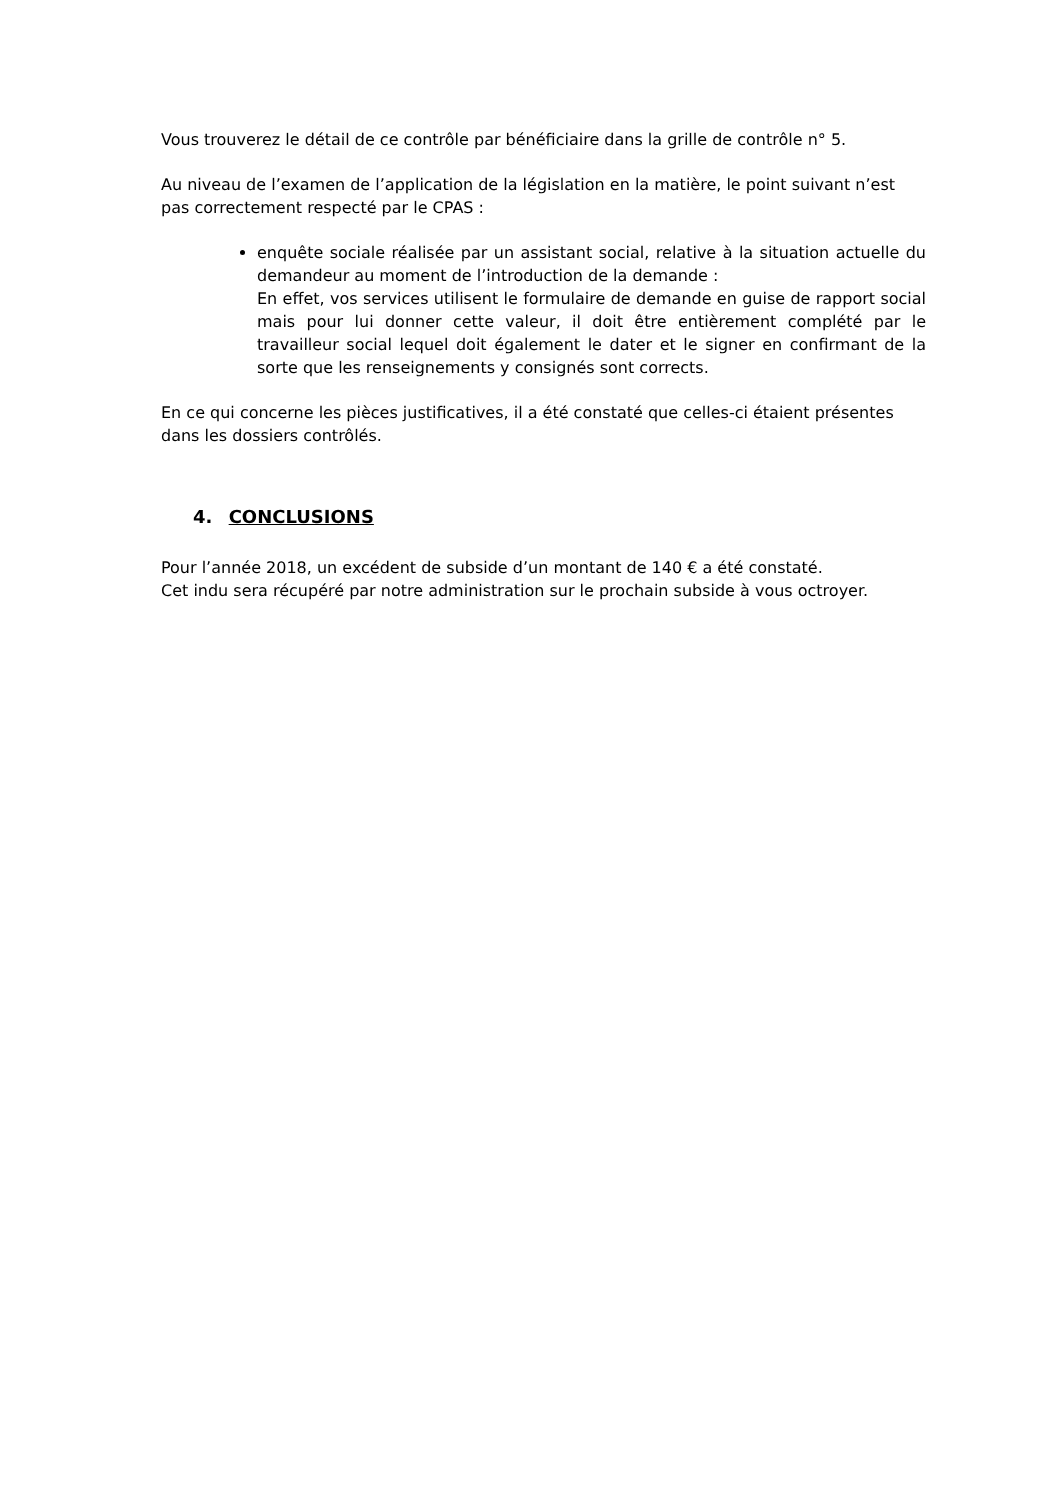Vous trouverez le détail de ce contrôle par bénéficiaire dans la grille de contrôle n° 5.
Au niveau de l’examen de l’application de la législation en la matière, le point suivant n’est pas correctement respecté par le CPAS :
enquête sociale réalisée par un assistant social, relative à la situation actuelle du demandeur au moment de l’introduction de la demande :
En effet, vos services utilisent le formulaire de demande en guise de rapport social mais pour lui donner cette valeur, il doit être entièrement complété par le travailleur social lequel doit également le dater et le signer en confirmant de la sorte que les renseignements y consignés sont corrects.
En ce qui concerne les pièces justificatives, il a été constaté que celles-ci étaient présentes dans les dossiers contrôlés.
4. CONCLUSIONS
Pour l’année 2018, un excédent de subside d’un montant de 140 € a été constaté.
Cet indu sera récupéré par notre administration sur le prochain subside à vous octroyer.